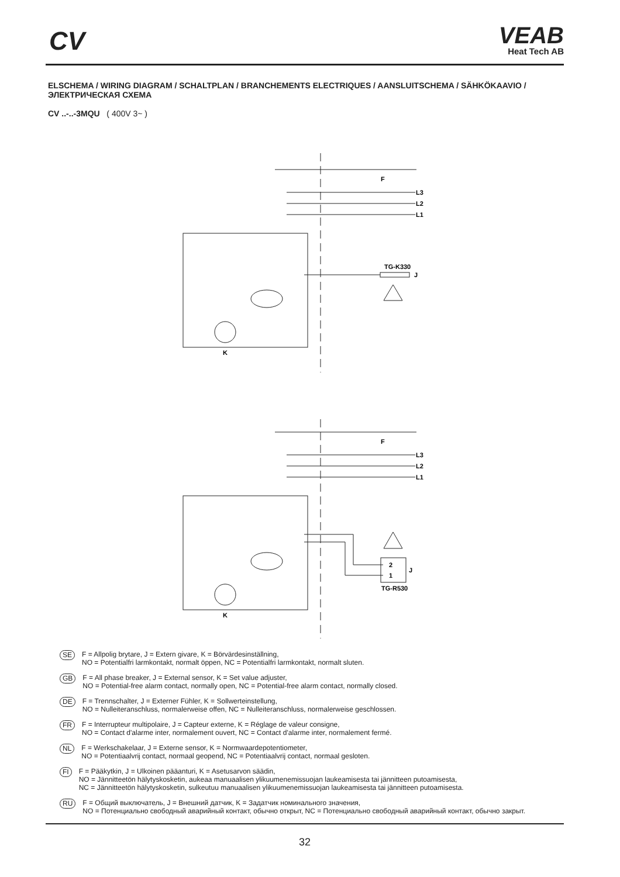CV
VEAB
Heat Tech AB
ELSCHEMA / WIRING DIAGRAM / SCHALTPLAN / BRANCHEMENTS ELECTRIQUES / AANSLUITSCHEMA / SÄHKÖKAAVIO / ЭЛЕКТРИЧЕСКАЯ СХЕМА
CV ..-..-3MQU ( 400V 3~ )
F
L3
L2
L1
TG-K330
J
K
F
L3
L2
L1
2
1
J
TG-R530
K
SE F = Allpolig brytare, J = Extern givare, K = Börvärdesinställning,
NO = Potentialfri larmkontakt, normalt öppen, NC = Potentialfri larmkontakt, normalt sluten.
GB F = All phase breaker, J = External sensor, K = Set value adjuster,
NO = Potential-free alarm contact, normally open, NC = Potential-free alarm contact, normally closed.
DE F = Trennschalter, J = Externer Fühler, K = Sollwerteinstellung,
NO = Nulleiteranschluss, normalerweise offen, NC = Nulleiteranschluss, normalerweise geschlossen.
FR F = Interrupteur multipolaire, J = Capteur externe, K = Réglage de valeur consigne,
NO = Contact d'alarme inter, normalement ouvert, NC = Contact d'alarme inter, normalement fermé.
NL F = Werkschakelaar, J = Externe sensor, K = Normwaardepotentiometer,
NO = Potentiaalvrij contact, normaal geopend, NC = Potentiaalvrij contact, normaal gesloten.
FI F = Pääkytkin, J = Ulkoinen pääanturi, K = Asetusarvon säädin,
NO = Jännitteetön hälytyskosketin, aukeaa manuaalisen ylikuumenemissuojan laukeamisesta tai jännitteen putoamisesta,
NC = Jännitteetön hälytyskosketin, sulkeutuu manuaalisen ylikuumenemissuojan laukeamisesta tai jännitteen putoamisesta.
RU F = Общий выключатель, J = Внешний датчик, K = Задатчик номинального значения,
NO = Потенциально свободный аварийный контакт, обычно открыт, NC = Потенциально свободный аварийный контакт, обычно закрыт.
32